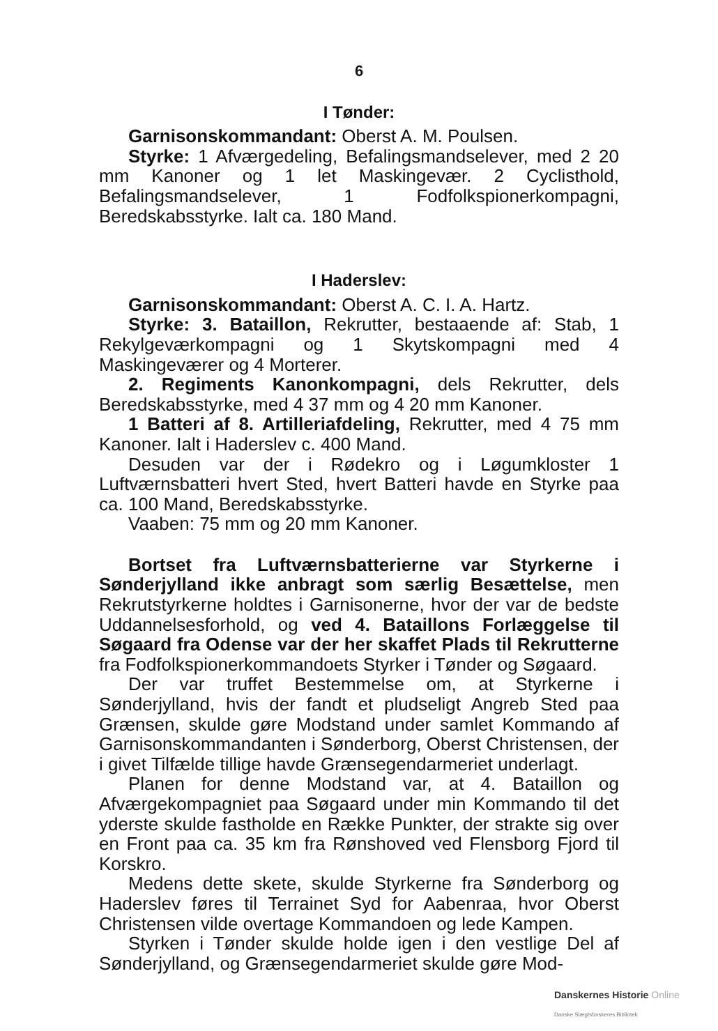6
I Tønder:
Garnisonskommandant: Oberst A. M. Poulsen.
Styrke: 1 Afværgedeling, Befalingsmandselever, med 2 20 mm Kanoner og 1 let Maskingevær. 2 Cyclisthold, Befalingsmandselever, 1 Fodfolkspionerkompagni, Beredskabsstyrke. Ialt ca. 180 Mand.
I Haderslev:
Garnisonskommandant: Oberst A. C. I. A. Hartz.
Styrke: 3. Bataillon, Rekrutter, bestaaende af: Stab, 1 Rekylgeværkompagni og 1 Skytskompagni med 4 Maskingeværer og 4 Morterer.
2. Regiments Kanonkompagni, dels Rekrutter, dels Beredskabsstyrke, med 4 37 mm og 4 20 mm Kanoner.
1 Batteri af 8. Artilleriafdeling, Rekrutter, med 4 75 mm Kanoner. Ialt i Haderslev c. 400 Mand.
Desuden var der i Rødekro og i Løgumkloster 1 Luftværnsbatteri hvert Sted, hvert Batteri havde en Styrke paa ca. 100 Mand, Beredskabsstyrke.
Vaaben: 75 mm og 20 mm Kanoner.
Bortset fra Luftværnsbatterierne var Styrkerne i Sønderjylland ikke anbragt som særlig Besættelse, men Rekrutstyrkerne holdtes i Garnisonerne, hvor der var de bedste Uddannelsesforhold, og ved 4. Bataillons Forlæggelse til Søgaard fra Odense var der her skaffet Plads til Rekrutterne fra Fodfolkspionerkommandoets Styrker i Tønder og Søgaard.
Der var truffet Bestemmelse om, at Styrkerne i Sønderjylland, hvis der fandt et pludseligt Angreb Sted paa Grænsen, skulde gøre Modstand under samlet Kommando af Garnisonskommandanten i Sønderborg, Oberst Christensen, der i givet Tilfælde tillige havde Grænsegendarmeriet underlagt.
Planen for denne Modstand var, at 4. Bataillon og Afværgekompagniet paa Søgaard under min Kommando til det yderste skulde fastholde en Række Punkter, der strakte sig over en Front paa ca. 35 km fra Rønshoved ved Flensborg Fjord til Korskro.
Medens dette skete, skulde Styrkerne fra Sønderborg og Haderslev føres til Terrainet Syd for Aabenraa, hvor Oberst Christensen vilde overtage Kommandoen og lede Kampen.
Styrken i Tønder skulde holde igen i den vestlige Del af Sønderjylland, og Grænsegendarmeriet skulde gøre Mod-
Danskernes Historie Online
Danske Slægtsforskeres Bibliotek